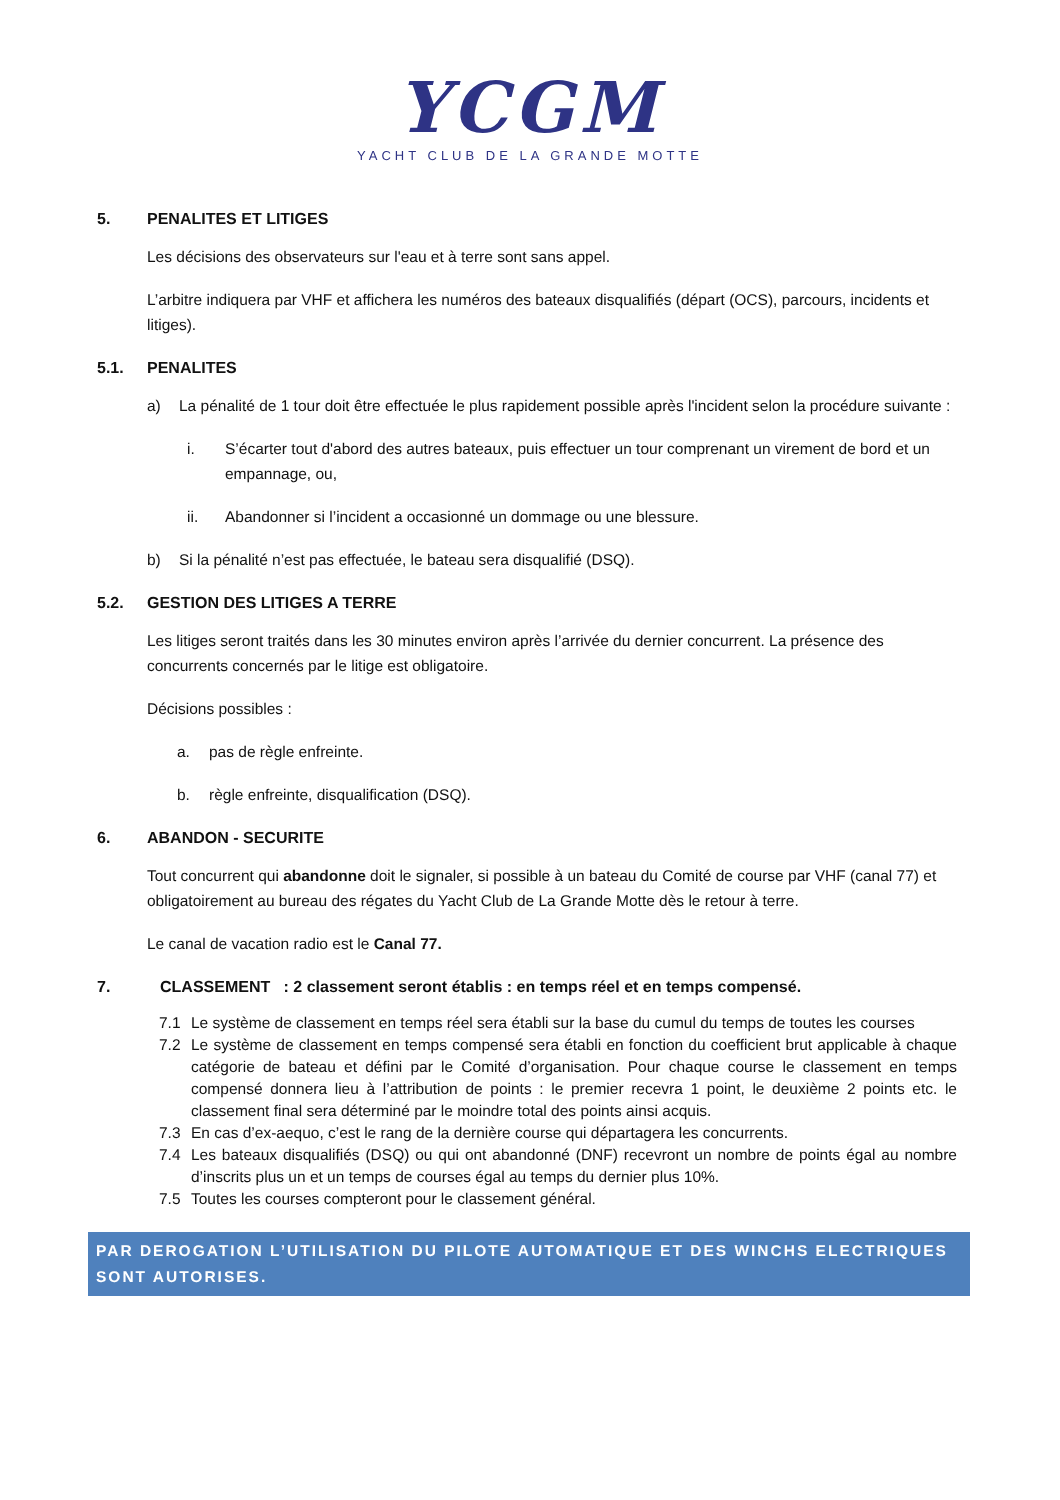YCGM
YACHT CLUB DE LA GRANDE MOTTE
5. PENALITES ET LITIGES
Les décisions des observateurs sur l'eau et à terre sont sans appel.
L’arbitre indiquera par VHF et affichera les numéros des bateaux disqualifiés (départ (OCS), parcours, incidents et litiges).
5.1. PENALITES
a) La pénalité de 1 tour doit être effectuée le plus rapidement possible après l'incident selon la procédure suivante :
i. S’écarter tout d'abord des autres bateaux, puis effectuer un tour comprenant un virement de bord et un empannage, ou,
ii. Abandonner si l’incident a occasionné un dommage ou une blessure.
b) Si la pénalité n’est pas effectuée, le bateau sera disqualifié (DSQ).
5.2. GESTION DES LITIGES A TERRE
Les litiges seront traités dans les 30 minutes environ après l’arrivée du dernier concurrent. La présence des concurrents concernés par le litige est obligatoire.
Décisions possibles :
a. pas de règle enfreinte.
b. règle enfreinte, disqualification (DSQ).
6. ABANDON - SECURITE
Tout concurrent qui abandonne doit le signaler, si possible à un bateau du Comité de course par VHF (canal 77) et obligatoirement au bureau des régates du Yacht Club de La Grande Motte dès le retour à terre.
Le canal de vacation radio est le Canal 77.
7. CLASSEMENT : 2 classement seront établis : en temps réel et en temps compensé.
7.1 Le système de classement en temps réel sera établi sur la base du cumul du temps de toutes les courses
7.2 Le système de classement en temps compensé sera établi en fonction du coefficient brut applicable à chaque catégorie de bateau et défini par le Comité d’organisation. Pour chaque course le classement en temps compensé donnera lieu à l’attribution de points : le premier recevra 1 point, le deuxième 2 points etc. le classement final sera déterminé par le moindre total des points ainsi acquis.
7.3 En cas d’ex-aequo, c’est le rang de la dernière course qui départagera les concurrents.
7.4 Les bateaux disqualifiés (DSQ) ou qui ont abandonné (DNF) recevront un nombre de points égal au nombre d’inscrits plus un et un temps de courses égal au temps du dernier plus 10%.
7.5 Toutes les courses compteront pour le classement général.
PAR DEROGATION L’UTILISATION DU PILOTE AUTOMATIQUE ET DES WINCHS ELECTRIQUES SONT AUTORISES.